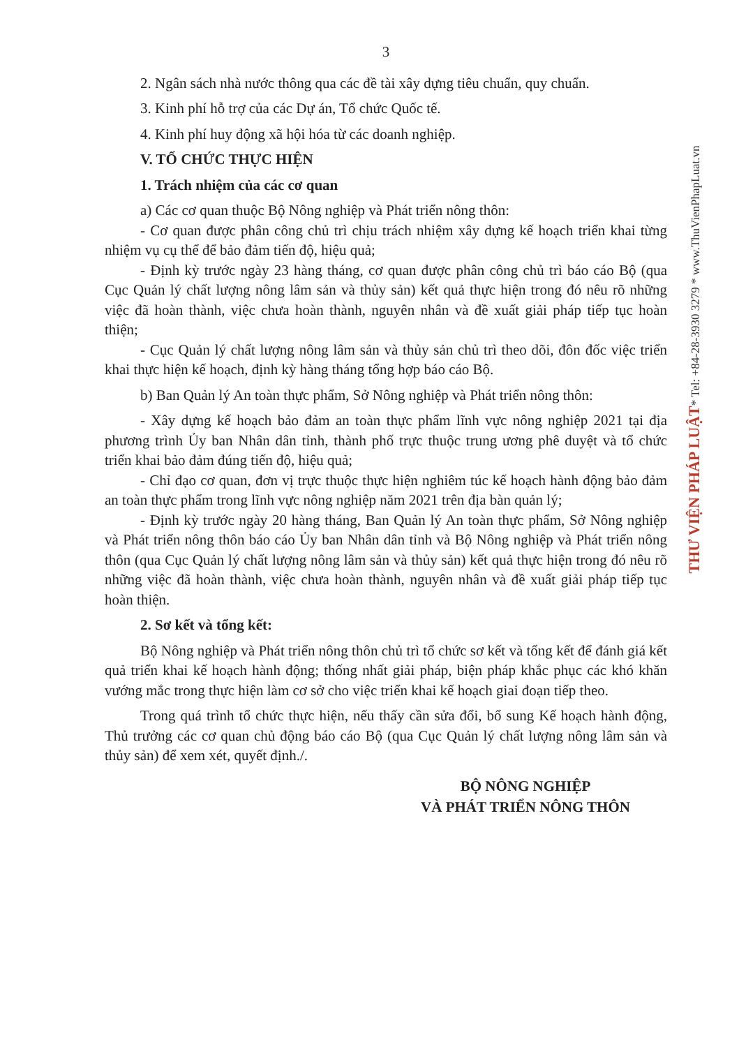3
2. Ngân sách nhà nước thông qua các đề tài xây dựng tiêu chuẩn, quy chuẩn.
3. Kinh phí hỗ trợ của các Dự án, Tổ chức Quốc tế.
4. Kinh phí huy động xã hội hóa từ các doanh nghiệp.
V. TỔ CHỨC THỰC HIỆN
1. Trách nhiệm của các cơ quan
a) Các cơ quan thuộc Bộ Nông nghiệp và Phát triển nông thôn:
- Cơ quan được phân công chủ trì chịu trách nhiệm xây dựng kế hoạch triển khai từng nhiệm vụ cụ thể để bảo đảm tiến độ, hiệu quả;
- Định kỳ trước ngày 23 hàng tháng, cơ quan được phân công chủ trì báo cáo Bộ (qua Cục Quản lý chất lượng nông lâm sản và thủy sản) kết quả thực hiện trong đó nêu rõ những việc đã hoàn thành, việc chưa hoàn thành, nguyên nhân và đề xuất giải pháp tiếp tục hoàn thiện;
- Cục Quản lý chất lượng nông lâm sản và thủy sản chủ trì theo dõi, đôn đốc việc triển khai thực hiện kế hoạch, định kỳ hàng tháng tổng hợp báo cáo Bộ.
b) Ban Quản lý An toàn thực phẩm, Sở Nông nghiệp và Phát triển nông thôn:
- Xây dựng kế hoạch bảo đảm an toàn thực phẩm lĩnh vực nông nghiệp 2021 tại địa phương trình Ủy ban Nhân dân tỉnh, thành phố trực thuộc trung ương phê duyệt và tổ chức triển khai bảo đảm đúng tiến độ, hiệu quả;
- Chỉ đạo cơ quan, đơn vị trực thuộc thực hiện nghiêm túc kế hoạch hành động bảo đảm an toàn thực phẩm trong lĩnh vực nông nghiệp năm 2021 trên địa bàn quản lý;
- Định kỳ trước ngày 20 hàng tháng, Ban Quản lý An toàn thực phẩm, Sở Nông nghiệp và Phát triển nông thôn báo cáo Ủy ban Nhân dân tỉnh và Bộ Nông nghiệp và Phát triển nông thôn (qua Cục Quản lý chất lượng nông lâm sản và thủy sản) kết quả thực hiện trong đó nêu rõ những việc đã hoàn thành, việc chưa hoàn thành, nguyên nhân và đề xuất giải pháp tiếp tục hoàn thiện.
2. Sơ kết và tổng kết:
Bộ Nông nghiệp và Phát triển nông thôn chủ trì tổ chức sơ kết và tổng kết để đánh giá kết quả triển khai kế hoạch hành động; thống nhất giải pháp, biện pháp khắc phục các khó khăn vướng mắc trong thực hiện làm cơ sở cho việc triển khai kế hoạch giai đoạn tiếp theo.
Trong quá trình tổ chức thực hiện, nếu thấy cần sửa đổi, bổ sung Kế hoạch hành động, Thủ trưởng các cơ quan chủ động báo cáo Bộ (qua Cục Quản lý chất lượng nông lâm sản và thủy sản) để xem xét, quyết định./.
BỘ NÔNG NGHIỆP
VÀ PHÁT TRIỂN NÔNG THÔN
THƯ VIỆN PHÁP LUẬT* Tel: +84-28-3930 3279 * www.ThuVienPhapLuat.vn